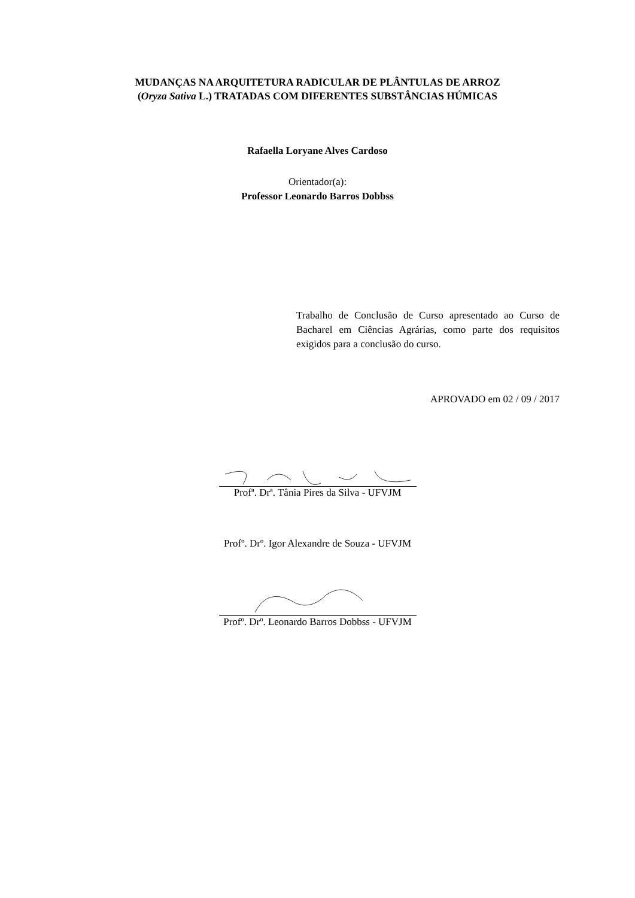MUDANÇAS NA ARQUITETURA RADICULAR DE PLÂNTULAS DE ARROZ
(Oryza Sativa L.) TRATADAS COM DIFERENTES SUBSTÂNCIAS HÚMICAS
Rafaella Loryane Alves Cardoso
Orientador(a):
Professor Leonardo Barros Dobbss
Trabalho de Conclusão de Curso apresentado ao Curso de Bacharel em Ciências Agrárias, como parte dos requisitos exigidos para a conclusão do curso.
APROVADO em 02 / 09 / 2017
Profª. Drª. Tânia Pires da Silva - UFVJM
Profº. Drº. Igor Alexandre de Souza - UFVJM
Profº. Drº. Leonardo Barros Dobbss - UFVJM